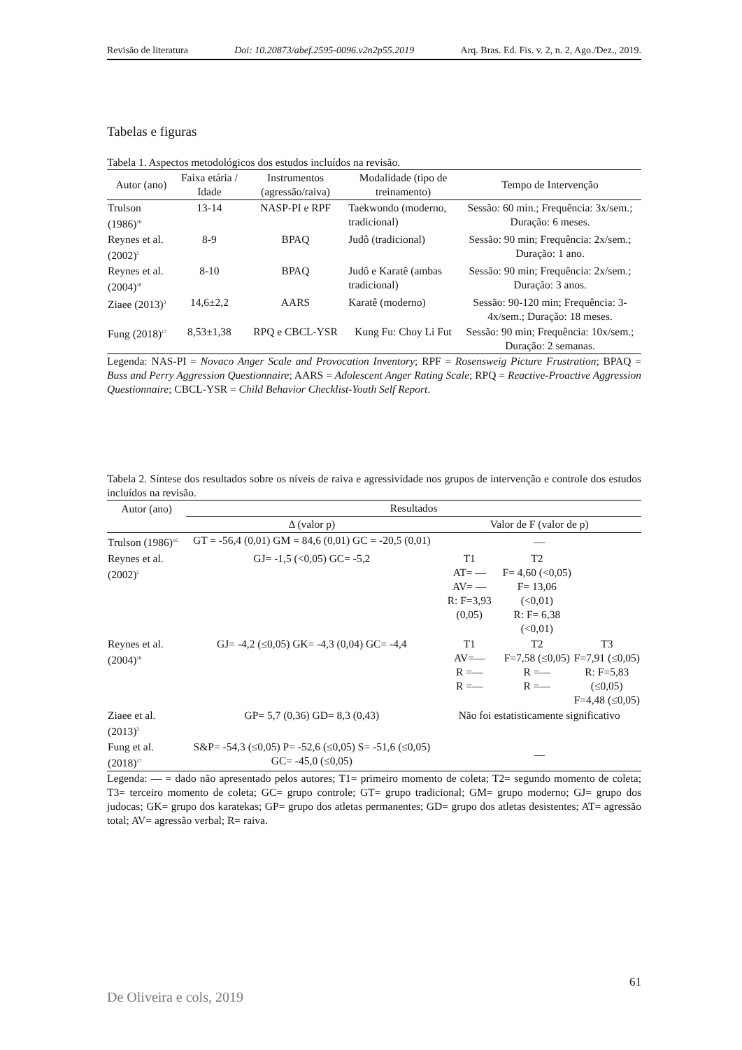Revisão de literatura Doi: 10.20873/abef.2595-0096.v2n2p55.2019 Arq. Bras. Ed. Fis. v. 2, n. 2, Ago./Dez., 2019.
Tabelas e figuras
Tabela 1. Aspectos metodológicos dos estudos incluídos na revisão.
| Autor (ano) | Faixa etária / Idade | Instrumentos (agressão/raiva) | Modalidade (tipo de treinamento) | Tempo de Intervenção |
| --- | --- | --- | --- | --- |
| Trulson (1986)<sup>16</sup> | 13-14 | NASP-PI e RPF | Taekwondo (moderno, tradicional) | Sessão: 60 min.; Frequência: 3x/sem.; Duração: 6 meses. |
| Reynes et al. (2002)<sup>5</sup> | 8-9 | BPAQ | Judô (tradicional) | Sessão: 90 min; Frequência: 2x/sem.; Duração: 1 ano. |
| Reynes et al. (2004)<sup>18</sup> | 8-10 | BPAQ | Judô e Karatê (ambas tradicional) | Sessão: 90 min; Frequência: 2x/sem.; Duração: 3 anos. |
| Ziaee (2013)<sup>3</sup> | 14,6±2,2 | AARS | Karatê (moderno) | Sessão: 90-120 min; Frequência: 3-4x/sem.; Duração: 18 meses. |
| Fung (2018)<sup>17</sup> | 8,53±1,38 | RPQ e CBCL-YSR | Kung Fu: Choy Li Fut | Sessão: 90 min; Frequência: 10x/sem.; Duração: 2 semanas. |
Legenda: NAS-PI = Novaco Anger Scale and Provocation Inventory; RPF = Rosensweig Picture Frustration; BPAQ = Buss and Perry Aggression Questionnaire; AARS = Adolescent Anger Rating Scale; RPQ = Reactive-Proactive Aggression Questionnaire; CBCL-YSR = Child Behavior Checklist-Youth Self Report.
Tabela 2. Síntese dos resultados sobre os níveis de raiva e agressividade nos grupos de intervenção e controle dos estudos incluídos na revisão.
| Autor (ano) | Resultados | | | |
| --- | --- | --- | --- | --- |
| | Δ (valor p) | Valor de F (valor de p) | | |
| Trulson (1986)<sup>16</sup> | GT = -56,4 (0,01) GM = 84,6 (0,01) GC = -20,5 (0,01) | — | | |
| Reynes et al. (2002)<sup>5</sup> | GJ= -1,5 (<0,05) GC= -5,2 | T1 AT= — AV= — R: F=3,93 (0,05) | T2 F= 4,60 (<0,05) F= 13,06 (<0,01) R: F= 6,38 (<0,01) | |
| Reynes et al. (2004)<sup>18</sup> | GJ= -4,2 (≤0,05) GK= -4,3 (0,04) GC= -4,4 | T1 AV=— R =— R =— | T2 F=7,58 (≤0,05) R =— R =— | T3 F=7,91 (≤0,05) R: F=5,83 (≤0,05) F=4,48 (≤0,05) |
| Ziaee et al. (2013)<sup>3</sup> | GP= 5,7 (0,36) GD= 8,3 (0,43) | Não foi estatisticamente significativo | | |
| Fung et al. (2018)<sup>17</sup> | S&P= -54,3 (≤0,05) P= -52,6 (≤0,05) S= -51,6 (≤0,05) GC= -45,0 (≤0,05) | — | | |
Legenda: — = dado não apresentado pelos autores; T1= primeiro momento de coleta; T2= segundo momento de coleta; T3= terceiro momento de coleta; GC= grupo controle; GT= grupo tradicional; GM= grupo moderno; GJ= grupo dos judocas; GK= grupo dos karatekas; GP= grupo dos atletas permanentes; GD= grupo dos atletas desistentes; AT= agressão total; AV= agressão verbal; R= raiva.
De Oliveira e cols, 2019 61